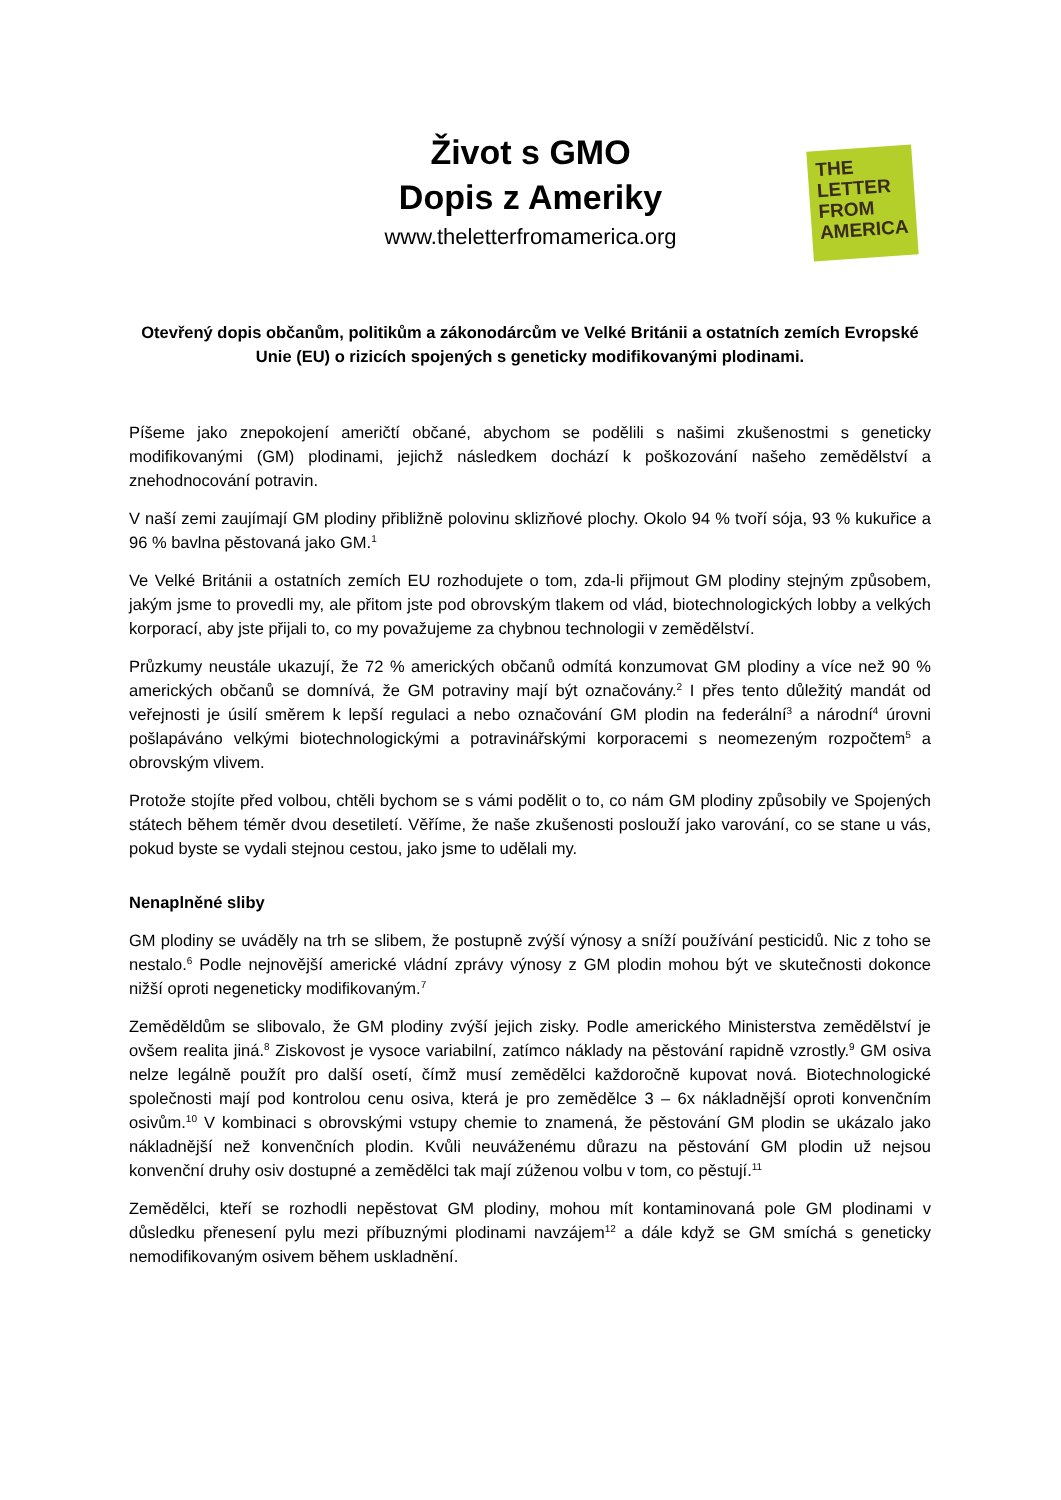Život s GMO
Dopis z Ameriky
www.theletterfromamerica.org
THE
LETTER
FROM
AMERICA
Otevřený dopis občanům, politikům a zákonodárcům ve Velké Británii a ostatních zemích Evropské Unie (EU) o rizicích spojených s geneticky modifikovanými plodinami.
Píšeme jako znepokojení američtí občané, abychom se podělili s našimi zkušenostmi s geneticky modifikovanými (GM) plodinami, jejichž následkem dochází k poškozování našeho zemědělství a znehodnocování potravin.
V naší zemi zaujímají GM plodiny přibližně polovinu sklizňové plochy. Okolo 94 % tvoří sója, 93 % kukuřice a 96 % bavlna pěstovaná jako GM.<sup>1</sup>
Ve Velké Británii a ostatních zemích EU rozhodujete o tom, zda-li přijmout GM plodiny stejným způsobem, jakým jsme to provedli my, ale přitom jste pod obrovským tlakem od vlád, biotechnologických lobby a velkých korporací, aby jste přijali to, co my považujeme za chybnou technologii v zemědělství.
Průzkumy neustále ukazují, že 72 % amerických občanů odmítá konzumovat GM plodiny a více než 90 % amerických občanů se domnívá, že GM potraviny mají být označovány.<sup>2</sup> I přes tento důležitý mandát od veřejnosti je úsilí směrem k lepší regulaci a nebo označování GM plodin na federální<sup>3</sup> a národní<sup>4</sup> úrovni pošlapáváno velkými biotechnologickými a potravinářskými korporacemi s neomezeným rozpočtem<sup>5</sup> a obrovským vlivem.
Protože stojíte před volbou, chtěli bychom se s vámi podělit o to, co nám GM plodiny způsobily ve Spojených státech během téměr dvou desetiletí. Věříme, že naše zkušenosti poslouží jako varování, co se stane u vás, pokud byste se vydali stejnou cestou, jako jsme to udělali my.
Nenaplněné sliby
GM plodiny se uváděly na trh se slibem, že postupně zvýší výnosy a sníží používání pesticidů. Nic z toho se nestalo.<sup>6</sup> Podle nejnovější americké vládní zprávy výnosy z GM plodin mohou být ve skutečnosti dokonce nižší oproti negeneticky modifikovaným.<sup>7</sup>
Zeměděldům se slibovalo, že GM plodiny zvýší jejich zisky. Podle amerického Ministerstva zemědělství je ovšem realita jiná.<sup>8</sup> Ziskovost je vysoce variabilní, zatímco náklady na pěstování rapidně vzrostly.<sup>9</sup> GM osiva nelze legálně použít pro další osetí, čímž musí zemědělci každoročně kupovat nová. Biotechnologické společnosti mají pod kontrolou cenu osiva, která je pro zemědělce 3 – 6x nákladnější oproti konvenčním osivům.<sup>10</sup> V kombinaci s obrovskými vstupy chemie to znamená, že pěstování GM plodin se ukázalo jako nákladnější než konvenčních plodin. Kvůli neuváženému důrazu na pěstování GM plodin už nejsou konvenční druhy osiv dostupné a zemědělci tak mají zúženou volbu v tom, co pěstují.<sup>11</sup>
Zemědělci, kteří se rozhodli nepěstovat GM plodiny, mohou mít kontaminovaná pole GM plodinami v důsledku přenesení pylu mezi příbuznými plodinami navzájem<sup>12</sup> a dále když se GM smíchá s geneticky nemodifikovaným osivem během uskladnění.